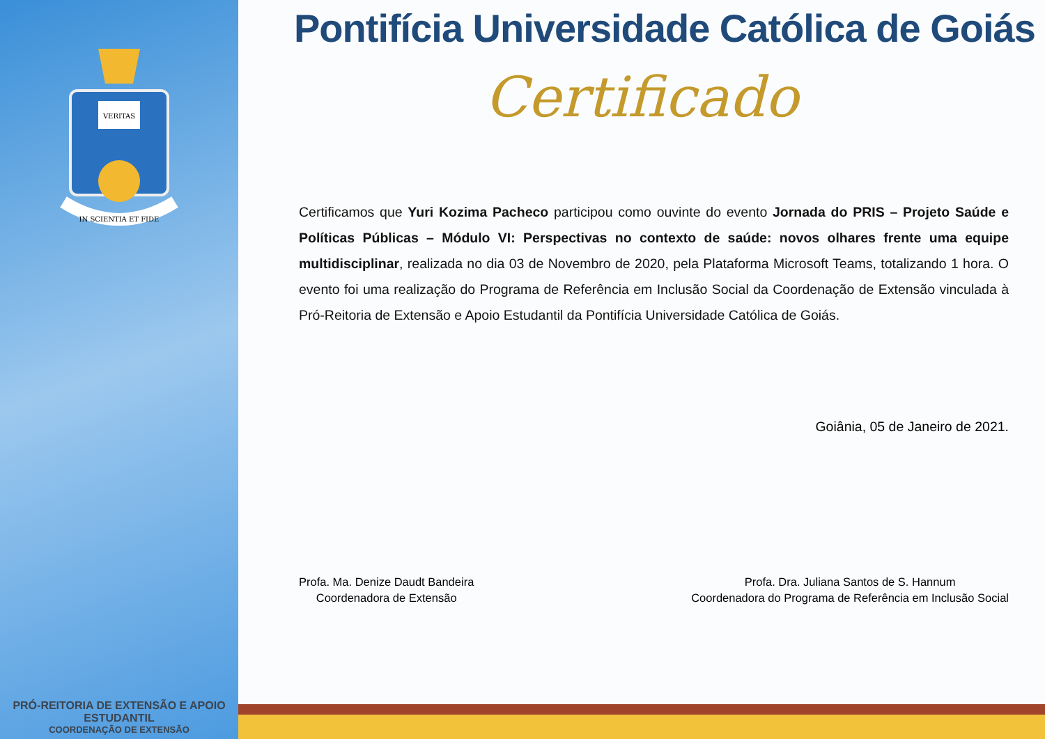VERITAS
IN SCIENTIA ET FIDE
PRÓ-REITORIA DE EXTENSÃO E APOIO ESTUDANTIL
COORDENAÇÃO DE EXTENSÃO
Pontifícia Universidade Católica de Goiás
Certificado
Certificamos que Yuri Kozima Pacheco participou como ouvinte do evento Jornada do PRIS – Projeto Saúde e Políticas Públicas – Módulo VI: Perspectivas no contexto de saúde: novos olhares frente uma equipe multidisciplinar, realizada no dia 03 de Novembro de 2020, pela Plataforma Microsoft Teams, totalizando 1 hora. O evento foi uma realização do Programa de Referência em Inclusão Social da Coordenação de Extensão vinculada à Pró-Reitoria de Extensão e Apoio Estudantil da Pontifícia Universidade Católica de Goiás.
Goiânia, 05 de Janeiro de 2021.
Profa. Ma. Denize Daudt Bandeira
Coordenadora de Extensão
Profa. Dra. Juliana Santos de S. Hannum
Coordenadora do Programa de Referência em Inclusão Social